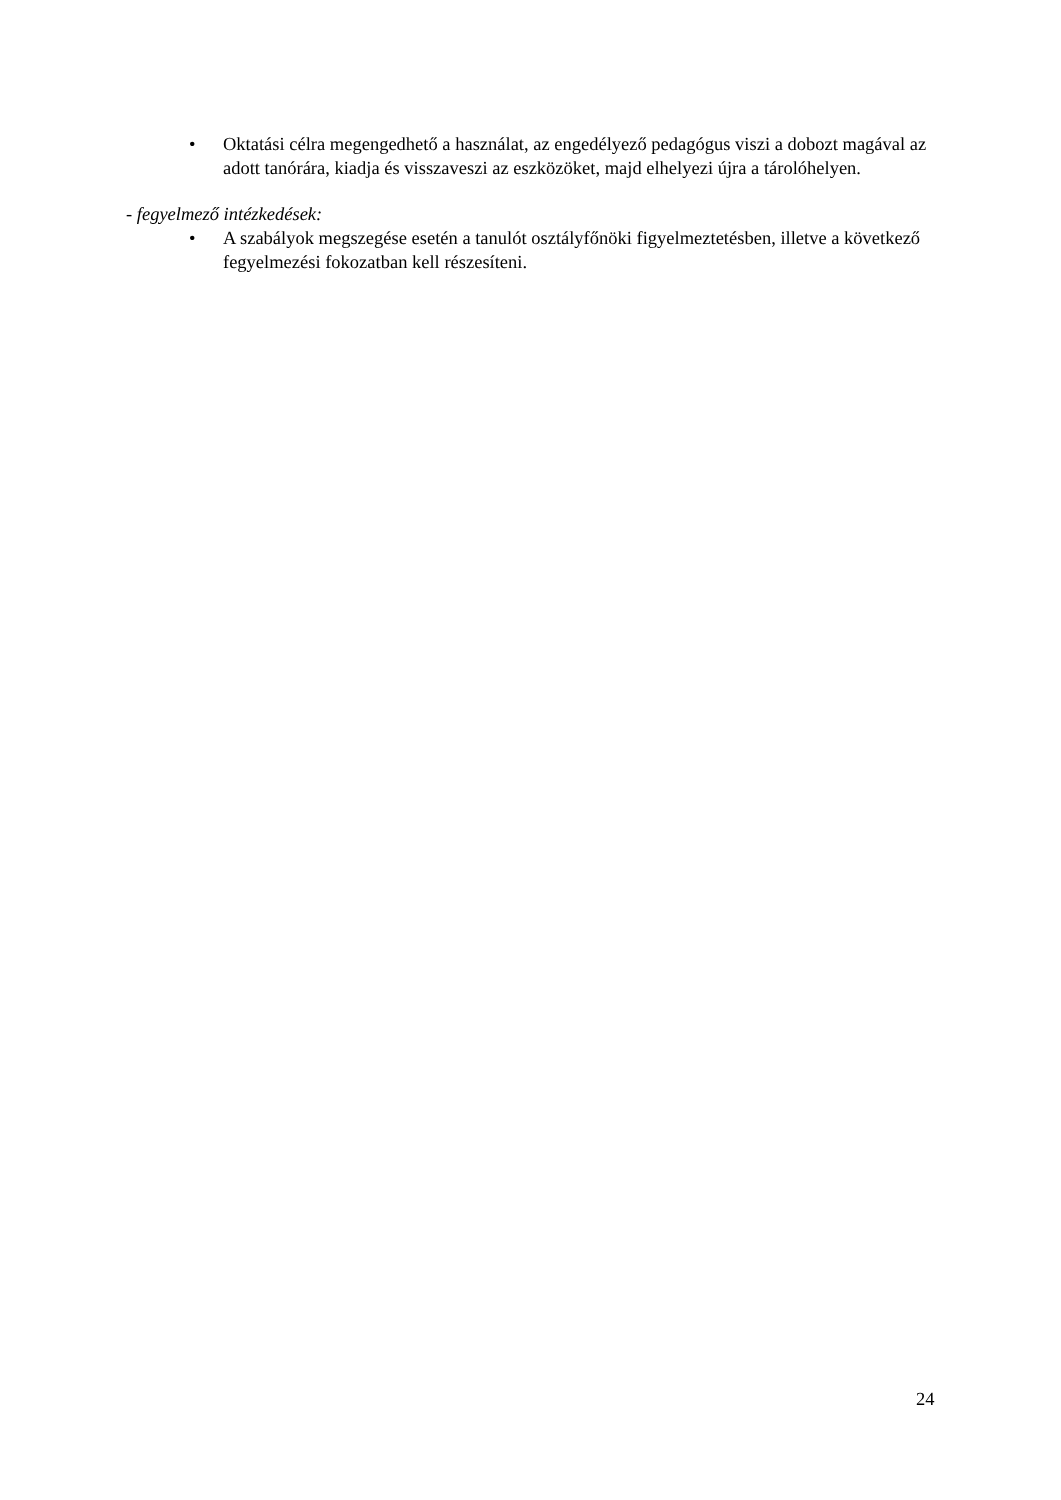• Oktatási célra megengedhető a használat, az engedélyező pedagógus viszi a dobozt magával az adott tanórára, kiadja és visszaveszi az eszközöket, majd elhelyezi újra a tárolóhelyen.
- fegyelmező intézkedések:
• A szabályok megszegése esetén a tanulót osztályfőnöki figyelmeztetésben, illetve a következő fegyelmezési fokozatban kell részesíteni.
24